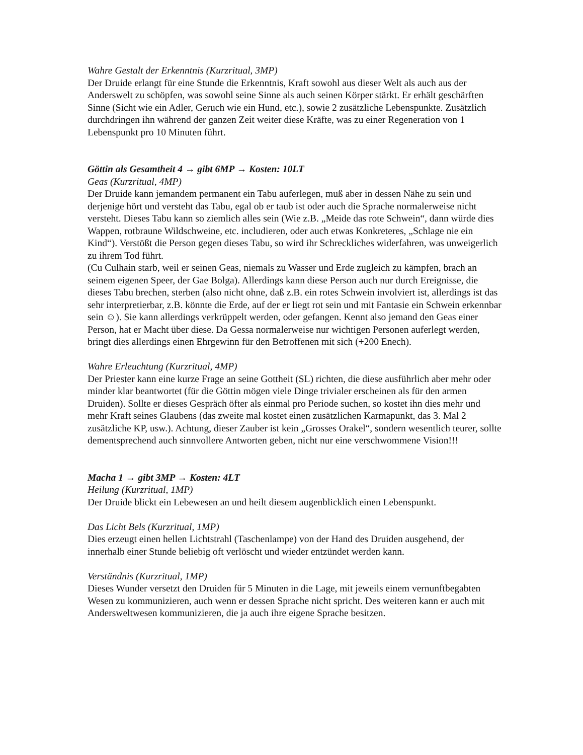Wahre Gestalt der Erkenntnis (Kurzritual, 3MP)
Der Druide erlangt für eine Stunde die Erkenntnis, Kraft sowohl aus dieser Welt als auch aus der Anderswelt zu schöpfen, was sowohl seine Sinne als auch seinen Körper stärkt. Er erhält geschärften Sinne (Sicht wie ein Adler, Geruch wie ein Hund, etc.), sowie 2 zusätzliche Lebenspunkte. Zusätzlich durchdringen ihn während der ganzen Zeit weiter diese Kräfte, was zu einer Regeneration von 1 Lebenspunkt pro 10 Minuten führt.
Göttin als Gesamtheit 4 → gibt 6MP → Kosten: 10LT
Geas (Kurzritual, 4MP)
Der Druide kann jemandem permanent ein Tabu auferlegen, muß aber in dessen Nähe zu sein und derjenige hört und versteht das Tabu, egal ob er taub ist oder auch die Sprache normalerweise nicht versteht. Dieses Tabu kann so ziemlich alles sein (Wie z.B. „Meide das rote Schwein“, dann würde dies Wappen, rotbraune Wildschweine, etc. includieren, oder auch etwas Konkreteres, „Schlage nie ein Kind“). Verstößt die Person gegen dieses Tabu, so wird ihr Schreckliches widerfahren, was unweigerlich zu ihrem Tod führt.
(Cu Culhain starb, weil er seinen Geas, niemals zu Wasser und Erde zugleich zu kämpfen, brach an seinem eigenen Speer, der Gae Bolga). Allerdings kann diese Person auch nur durch Ereignisse, die dieses Tabu brechen, sterben (also nicht ohne, daß z.B. ein rotes Schwein involviert ist, allerdings ist das sehr interpretierbar, z.B. könnte die Erde, auf der er liegt rot sein und mit Fantasie ein Schwein erkennbar sein ☺). Sie kann allerdings verkrüppelt werden, oder gefangen. Kennt also jemand den Geas einer Person, hat er Macht über diese. Da Gessa normalerweise nur wichtigen Personen auferlegt werden, bringt dies allerdings einen Ehrgewinn für den Betroffenen mit sich (+200 Enech).
Wahre Erleuchtung (Kurzritual, 4MP)
Der Priester kann eine kurze Frage an seine Gottheit (SL) richten, die diese ausführlich aber mehr oder minder klar beantwortet (für die Göttin mögen viele Dinge trivialer erscheinen als für den armen Druiden). Sollte er dieses Gespräch öfter als einmal pro Periode suchen, so kostet ihn dies mehr und mehr Kraft seines Glaubens (das zweite mal kostet einen zusätzlichen Karmapunkt, das 3. Mal 2 zusätzliche KP, usw.). Achtung, dieser Zauber ist kein „Grosses Orakel“, sondern wesentlich teurer, sollte dementsprechend auch sinnvollere Antworten geben, nicht nur eine verschwommene Vision!!!
Macha 1 → gibt 3MP → Kosten: 4LT
Heilung (Kurzritual, 1MP)
Der Druide blickt ein Lebewesen an und heilt diesem augenblicklich einen Lebenspunkt.
Das Licht Bels (Kurzritual, 1MP)
Dies erzeugt einen hellen Lichtstrahl (Taschenlampe) von der Hand des Druiden ausgehend, der innerhalb einer Stunde beliebig oft verlöscht und wieder entzündet werden kann.
Verständnis (Kurzritual, 1MP)
Dieses Wunder versetzt den Druiden für 5 Minuten in die Lage, mit jeweils einem vernunftbegabten Wesen zu kommunizieren, auch wenn er dessen Sprache nicht spricht. Des weiteren kann er auch mit Andersweltwesen kommunizieren, die ja auch ihre eigene Sprache besitzen.